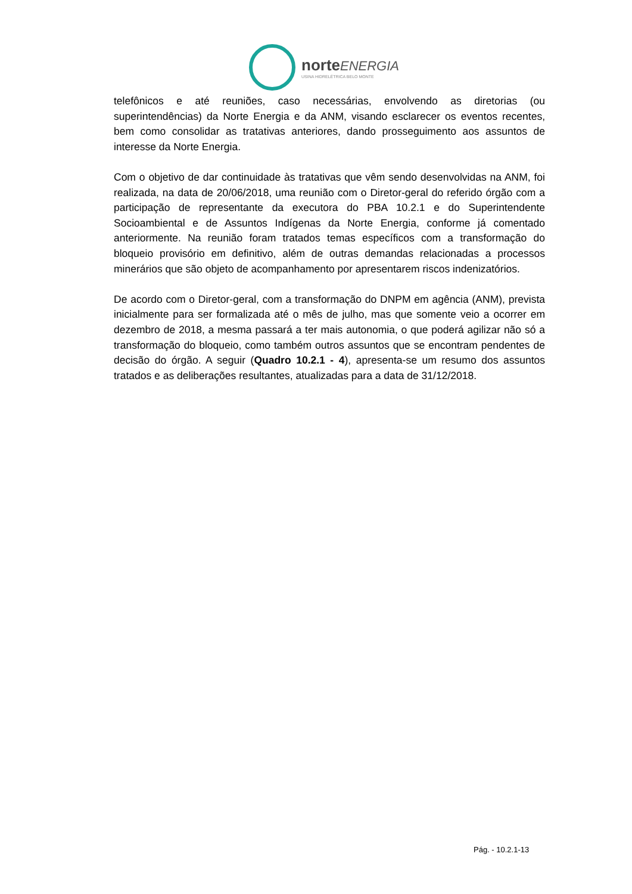norte ENERGIA
USINA HIDRELÉTRICA BELO MONTE
telefônicos e até reuniões, caso necessárias, envolvendo as diretorias (ou superintendências) da Norte Energia e da ANM, visando esclarecer os eventos recentes, bem como consolidar as tratativas anteriores, dando prosseguimento aos assuntos de interesse da Norte Energia.
Com o objetivo de dar continuidade às tratativas que vêm sendo desenvolvidas na ANM, foi realizada, na data de 20/06/2018, uma reunião com o Diretor-geral do referido órgão com a participação de representante da executora do PBA 10.2.1 e do Superintendente Socioambiental e de Assuntos Indígenas da Norte Energia, conforme já comentado anteriormente. Na reunião foram tratados temas específicos com a transformação do bloqueio provisório em definitivo, além de outras demandas relacionadas a processos minerários que são objeto de acompanhamento por apresentarem riscos indenizatórios.
De acordo com o Diretor-geral, com a transformação do DNPM em agência (ANM), prevista inicialmente para ser formalizada até o mês de julho, mas que somente veio a ocorrer em dezembro de 2018, a mesma passará a ter mais autonomia, o que poderá agilizar não só a transformação do bloqueio, como também outros assuntos que se encontram pendentes de decisão do órgão. A seguir (Quadro 10.2.1 - 4), apresenta-se um resumo dos assuntos tratados e as deliberações resultantes, atualizadas para a data de 31/12/2018.
Pág. - 10.2.1-13